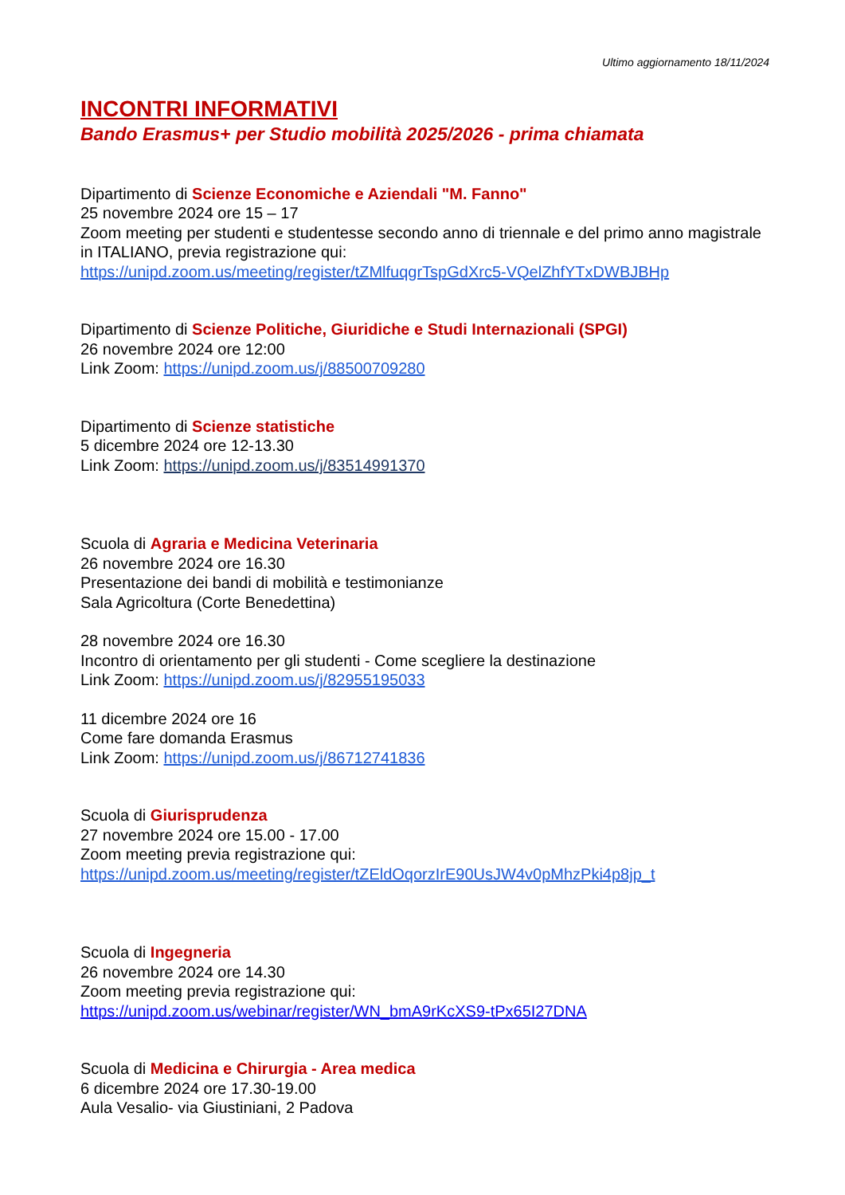Ultimo aggiornamento 18/11/2024
INCONTRI INFORMATIVI
Bando Erasmus+ per Studio mobilità 2025/2026 - prima chiamata
Dipartimento di Scienze Economiche e Aziendali "M. Fanno"
25 novembre 2024 ore 15 – 17
Zoom meeting per studenti e studentesse secondo anno di triennale e del primo anno magistrale in ITALIANO, previa registrazione qui:
https://unipd.zoom.us/meeting/register/tZMlfuqgrTspGdXrc5-VQelZhfYTxDWBJBHp
Dipartimento di Scienze Politiche, Giuridiche e Studi Internazionali (SPGI)
26 novembre 2024 ore 12:00
Link Zoom: https://unipd.zoom.us/j/88500709280
Dipartimento di Scienze statistiche
5 dicembre 2024 ore 12-13.30
Link Zoom: https://unipd.zoom.us/j/83514991370
Scuola di Agraria e Medicina Veterinaria
26 novembre 2024 ore 16.30
Presentazione dei bandi di mobilità e testimonianze
Sala Agricoltura (Corte Benedettina)
28 novembre 2024 ore 16.30
Incontro di orientamento per gli studenti - Come scegliere la destinazione
Link Zoom: https://unipd.zoom.us/j/82955195033
11 dicembre 2024 ore 16
Come fare domanda Erasmus
Link Zoom: https://unipd.zoom.us/j/86712741836
Scuola di Giurisprudenza
27 novembre 2024 ore 15.00 - 17.00
Zoom meeting previa registrazione qui:
https://unipd.zoom.us/meeting/register/tZEldOqorzIrE90UsJW4v0pMhzPki4p8jp_t
Scuola di Ingegneria
26 novembre 2024 ore 14.30
Zoom meeting previa registrazione qui:
https://unipd.zoom.us/webinar/register/WN_bmA9rKcXS9-tPx65I27DNA
Scuola di Medicina e Chirurgia - Area medica
6 dicembre 2024 ore 17.30-19.00
Aula Vesalio- via Giustiniani, 2 Padova